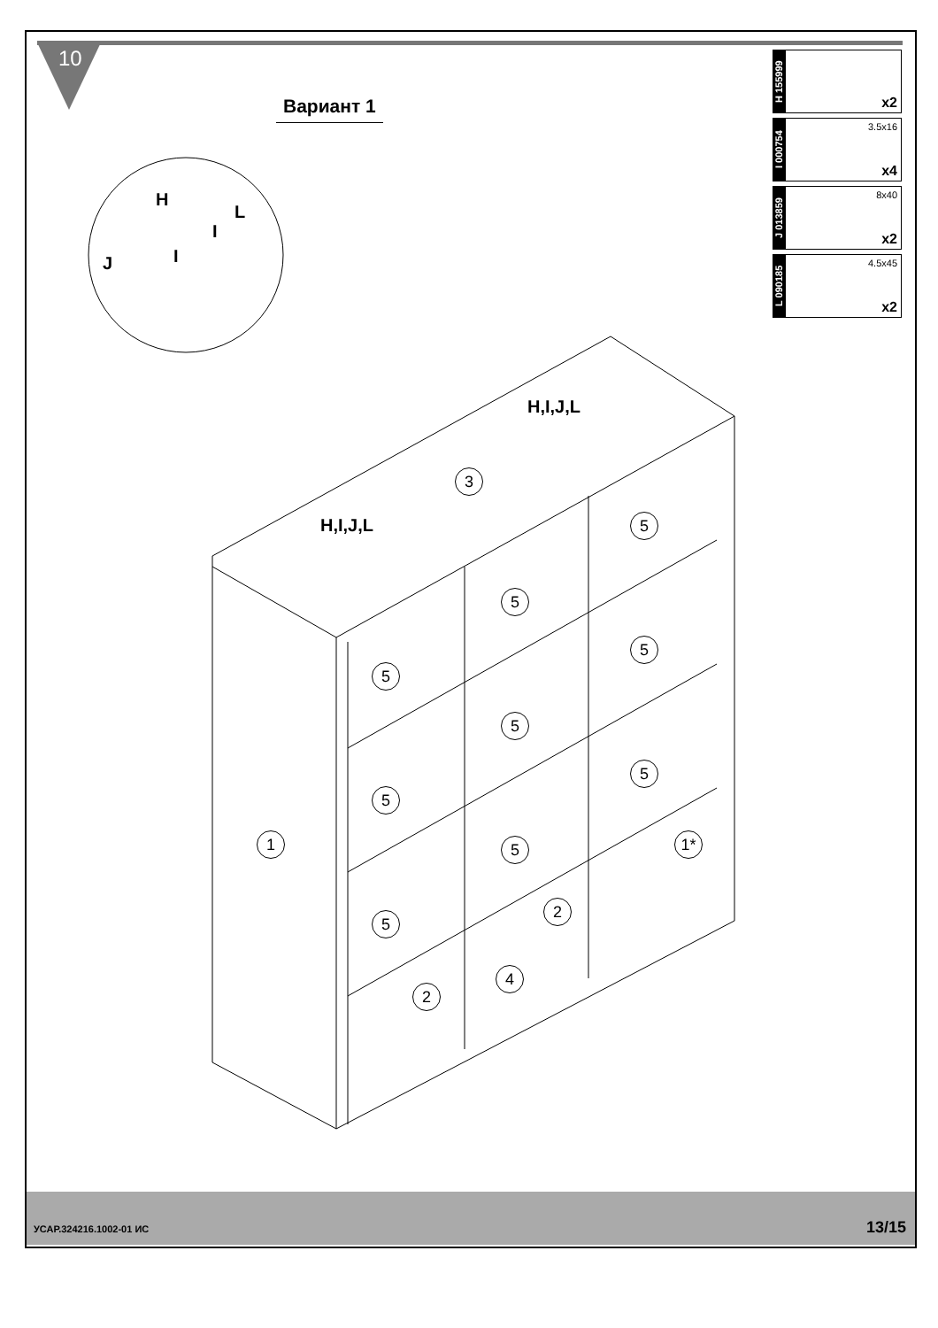10
Вариант 1
H 155999
x2
I 000754
3.5x16
x4
J 013859
8x40
x2
L 090185
4.5x45
x2
H
L
I
I
J
H,I,J,L
H,I,J,L
3
5
5
5
5
5
5
5
1 1*
5
5
2
4
2
УСАР.324216.1002-01 ИС 13/15